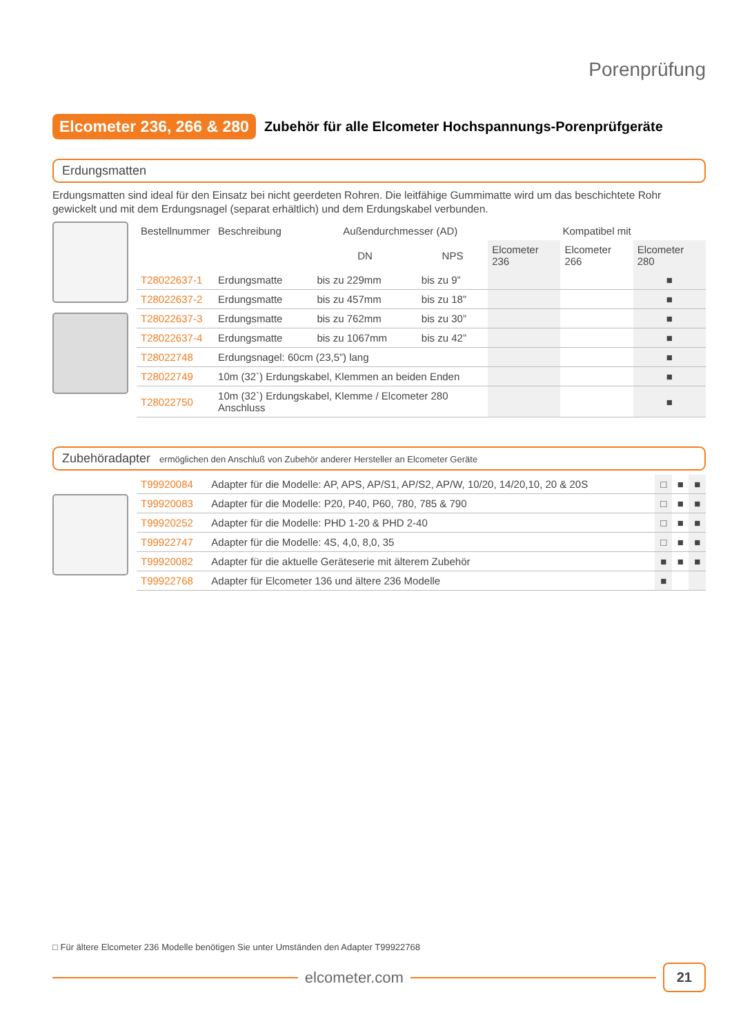Porenprüfung
Elcometer 236, 266 & 280
Zubehör für alle Elcometer Hochspannungs-Porenprüfgeräte
Erdungsmatten
Erdungsmatten sind ideal für den Einsatz bei nicht geerdeten Rohren. Die leitfähige Gummimatte wird um das beschichtete Rohr gewickelt und mit dem Erdungsnagel (separat erhältlich) und dem Erdungskabel verbunden.
| Bestellnummer | Beschreibung | Außendurchmesser (AD) | | Kompatibel mit | | |
| --- | --- | --- | --- | --- | --- | --- |
| | | DN | NPS | Elcometer 236 | Elcometer 266 | Elcometer 280 |
| T28022637-1 | Erdungsmatte | bis zu 229mm | bis zu 9” | | | ■ |
| T28022637-2 | Erdungsmatte | bis zu 457mm | bis zu 18” | | | ■ |
| T28022637-3 | Erdungsmatte | bis zu 762mm | bis zu 30” | | | ■ |
| T28022637-4 | Erdungsmatte | bis zu 1067mm | bis zu 42” | | | ■ |
| T28022748 | Erdungsnagel: 60cm (23,5”) lang | | | | | ■ |
| T28022749 | 10m (32`) Erdungskabel, Klemmen an beiden Enden | | | | | ■ |
| T28022750 | 10m (32`) Erdungskabel, Klemme / Elcometer 280 Anschluss | | | | | ■ |
Zubehöradapter ermöglichen den Anschluß von Zubehör anderer Hersteller an Elcometer Geräte
| T99920084 | Adapter für die Modelle: AP, APS, AP/S1, AP/S2, AP/W, 10/20, 14/20,10, 20 & 20S | □ | ■ | ■ |
| T99920083 | Adapter für die Modelle: P20, P40, P60, 780, 785 & 790 | □ | ■ | ■ |
| T99920252 | Adapter für die Modelle: PHD 1-20 & PHD 2-40 | □ | ■ | ■ |
| T99922747 | Adapter für die Modelle: 4S, 4,0, 8,0, 35 | □ | ■ | ■ |
| T99920082 | Adapter für die aktuelle Geräteserie mit älterem Zubehör | ■ | ■ | ■ |
| T99922768 | Adapter für Elcometer 136 und ältere 236 Modelle | ■ | | |
□ Für ältere Elcometer 236 Modelle benötigen Sie unter Umständen den Adapter T99922768
elcometer.com
21